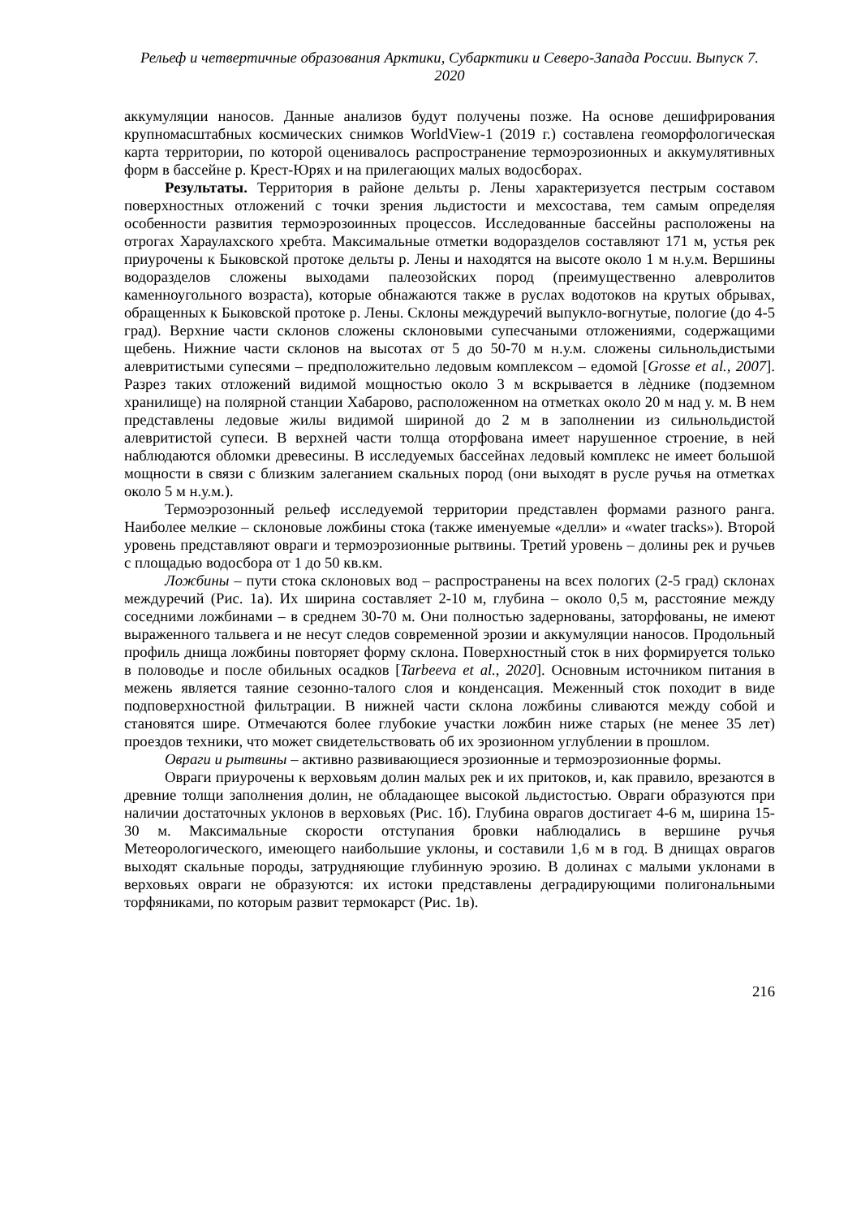Рельеф и четвертичные образования Арктики, Субарктики и Северо-Запада России. Выпуск 7. 2020
аккумуляции наносов. Данные анализов будут получены позже. На основе дешифрирования крупномасштабных космических снимков WorldView-1 (2019 г.) составлена геоморфологическая карта территории, по которой оценивалось распространение термоэрозионных и аккумулятивных форм в бассейне р. Крест-Юрях и на прилегающих малых водосборах.
Результаты. Территория в районе дельты р. Лены характеризуется пестрым составом поверхностных отложений с точки зрения льдистости и мехсостава, тем самым определяя особенности развития термоэрозоинных процессов. Исследованные бассейны расположены на отрогах Хараулахского хребта. Максимальные отметки водоразделов составляют 171 м, устья рек приурочены к Быковской протоке дельты р. Лены и находятся на высоте около 1 м н.у.м. Вершины водоразделов сложены выходами палеозойских пород (преимущественно алевролитов каменноугольного возраста), которые обнажаются также в руслах водотоков на крутых обрывах, обращенных к Быковской протоке р. Лены. Склоны междуречий выпукло-вогнутые, пологие (до 4-5 град). Верхние части склонов сложены склоновыми супесчаными отложениями, содержащими щебень. Нижние части склонов на высотах от 5 до 50-70 м н.у.м. сложены сильнольдистыми алевритистыми супесями – предположительно ледовым комплексом – едомой [Grosse et al., 2007]. Разрез таких отложений видимой мощностью около 3 м вскрывается в лѐднике (подземном хранилище) на полярной станции Хабарово, расположенном на отметках около 20 м над у. м. В нем представлены ледовые жилы видимой шириной до 2 м в заполнении из сильнольдистой алевритистой супеси. В верхней части толща оторфована имеет нарушенное строение, в ней наблюдаются обломки древесины. В исследуемых бассейнах ледовый комплекс не имеет большой мощности в связи с близким залеганием скальных пород (они выходят в русле ручья на отметках около 5 м н.у.м.).
Термоэрозонный рельеф исследуемой территории представлен формами разного ранга. Наиболее мелкие – склоновые ложбины стока (также именуемые «делли» и «water tracks»). Второй уровень представляют овраги и термоэрозионные рытвины. Третий уровень – долины рек и ручьев с площадью водосбора от 1 до 50 кв.км.
Ложбины – пути стока склоновых вод – распространены на всех пологих (2-5 град) склонах междуречий (Рис. 1а). Их ширина составляет 2-10 м, глубина – около 0,5 м, расстояние между соседними ложбинами – в среднем 30-70 м. Они полностью задернованы, заторфованы, не имеют выраженного тальвега и не несут следов современной эрозии и аккумуляции наносов. Продольный профиль днища ложбины повторяет форму склона. Поверхностный сток в них формируется только в половодье и после обильных осадков [Tarbeeva et al., 2020]. Основным источником питания в межень является таяние сезонно-талого слоя и конденсация. Меженный сток походит в виде подповерхностной фильтрации. В нижней части склона ложбины сливаются между собой и становятся шире. Отмечаются более глубокие участки ложбин ниже старых (не менее 35 лет) проездов техники, что может свидетельствовать об их эрозионном углублении в прошлом.
Овраги и рытвины – активно развивающиеся эрозионные и термоэрозионные формы.
Овраги приурочены к верховьям долин малых рек и их притоков, и, как правило, врезаются в древние толщи заполнения долин, не обладающее высокой льдистостью. Овраги образуются при наличии достаточных уклонов в верховьях (Рис. 1б). Глубина оврагов достигает 4-6 м, ширина 15-30 м. Максимальные скорости отступания бровки наблюдались в вершине ручья Метеорологического, имеющего наибольшие уклоны, и составили 1,6 м в год. В днищах оврагов выходят скальные породы, затрудняющие глубинную эрозию. В долинах с малыми уклонами в верховьях овраги не образуются: их истоки представлены деградирующими полигональными торфяниками, по которым развит термокарст (Рис. 1в).
216